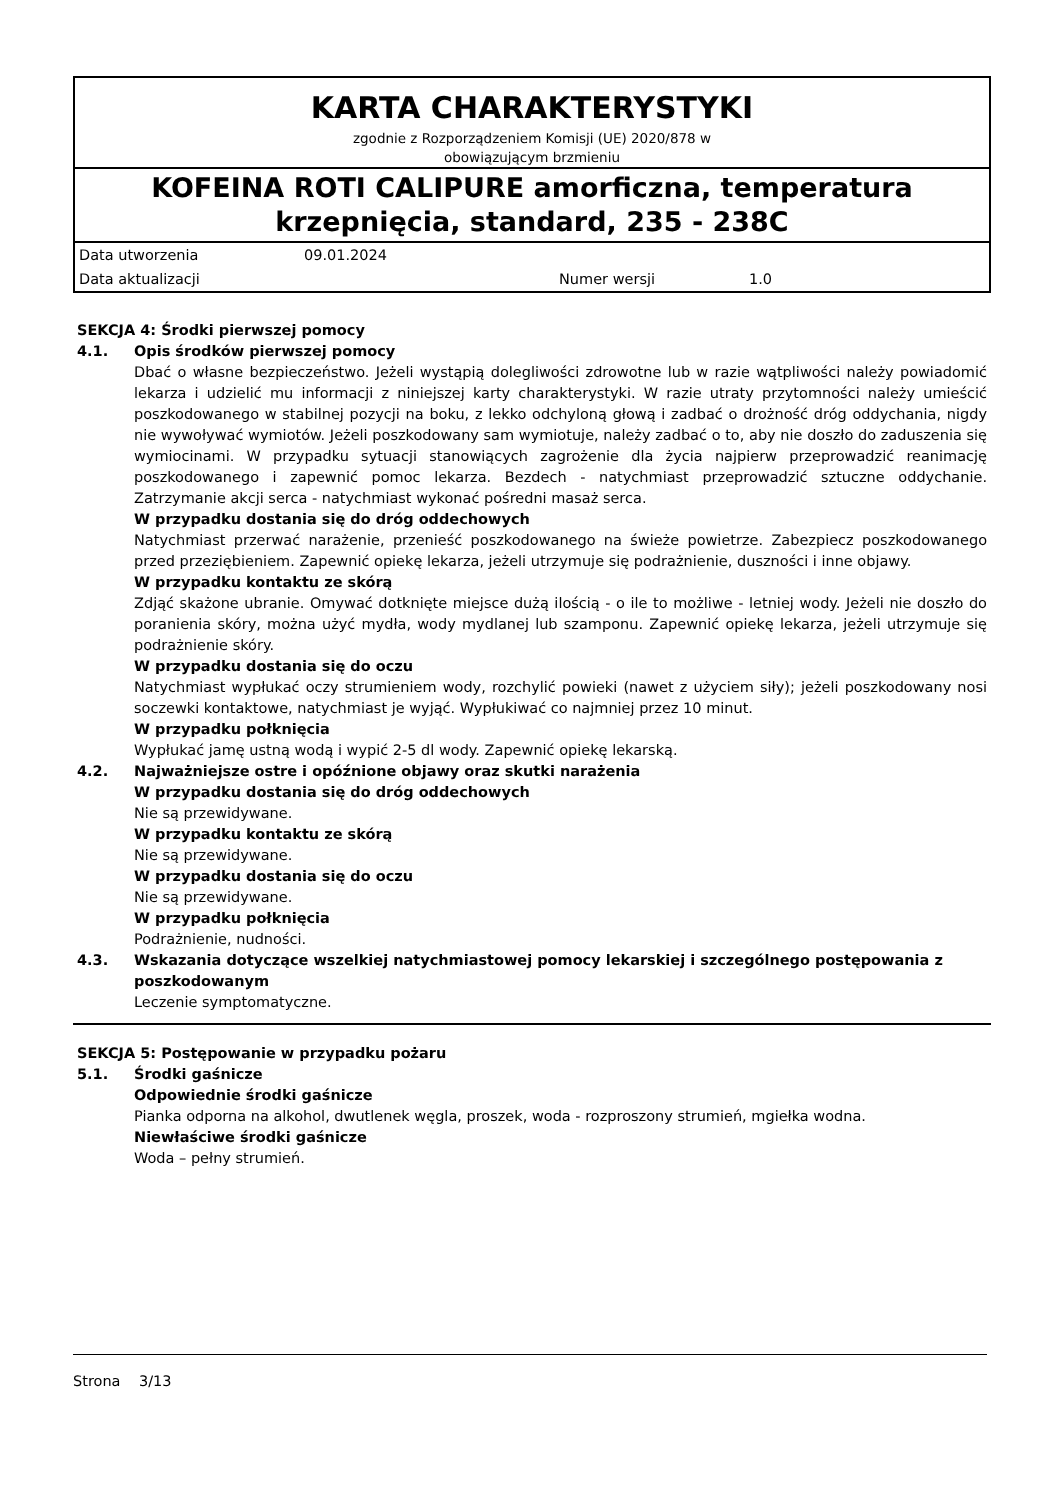KARTA CHARAKTERYSTYKI
zgodnie z Rozporządzeniem Komisji (UE) 2020/878 w
obowiązującym brzmieniu
KOFEINA ROTI CALIPURE amorficzna, temperatura krzepnięcia, standard, 235 - 238C
Data utworzenia 09.01.2024
Data aktualizacji Numer wersji 1.0
SEKCJA 4: Środki pierwszej pomocy
4.1. Opis środków pierwszej pomocy
Dbać o własne bezpieczeństwo. Jeżeli wystąpią dolegliwości zdrowotne lub w razie wątpliwości należy powiadomić lekarza i udzielić mu informacji z niniejszej karty charakterystyki. W razie utraty przytomności należy umieścić poszkodowanego w stabilnej pozycji na boku, z lekko odchyloną głową i zadbać o drożność dróg oddychania, nigdy nie wywoływać wymiotów. Jeżeli poszkodowany sam wymiotuje, należy zadbać o to, aby nie doszło do zaduszenia się wymiocinami. W przypadku sytuacji stanowiących zagrożenie dla życia najpierw przeprowadzić reanimację poszkodowanego i zapewnić pomoc lekarza. Bezdech - natychmiast przeprowadzić sztuczne oddychanie. Zatrzymanie akcji serca - natychmiast wykonać pośredni masaż serca.
W przypadku dostania się do dróg oddechowych
Natychmiast przerwać narażenie, przenieść poszkodowanego na świeże powietrze. Zabezpiecz poszkodowanego przed przeziębieniem. Zapewnić opiekę lekarza, jeżeli utrzymuje się podrażnienie, duszności i inne objawy.
W przypadku kontaktu ze skórą
Zdjąć skażone ubranie. Omywać dotknięte miejsce dużą ilością - o ile to możliwe - letniej wody. Jeżeli nie doszło do poranienia skóry, można użyć mydła, wody mydlanej lub szamponu. Zapewnić opiekę lekarza, jeżeli utrzymuje się podrażnienie skóry.
W przypadku dostania się do oczu
Natychmiast wypłukać oczy strumieniem wody, rozchylić powieki (nawet z użyciem siły); jeżeli poszkodowany nosi soczewki kontaktowe, natychmiast je wyjąć. Wypłukiwać co najmniej przez 10 minut.
W przypadku połknięcia
Wypłukać jamę ustną wodą i wypić 2-5 dl wody. Zapewnić opiekę lekarską.
4.2. Najważniejsze ostre i opóźnione objawy oraz skutki narażenia
W przypadku dostania się do dróg oddechowych
Nie są przewidywane.
W przypadku kontaktu ze skórą
Nie są przewidywane.
W przypadku dostania się do oczu
Nie są przewidywane.
W przypadku połknięcia
Podrażnienie, nudności.
4.3. Wskazania dotyczące wszelkiej natychmiastowej pomocy lekarskiej i szczególnego postępowania z poszkodowanym
Leczenie symptomatyczne.
SEKCJA 5: Postępowanie w przypadku pożaru
5.1. Środki gaśnicze
Odpowiednie środki gaśnicze
Pianka odporna na alkohol, dwutlenek węgla, proszek, woda - rozproszony strumień, mgiełka wodna.
Niewłaściwe środki gaśnicze
Woda – pełny strumień.
Strona 3/13